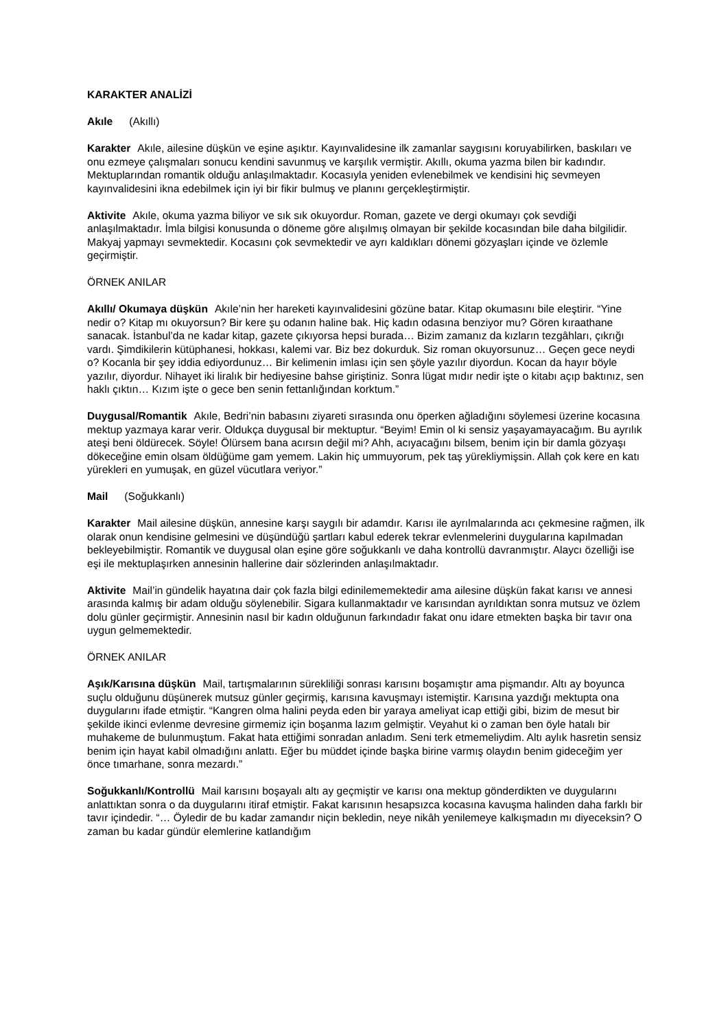KARAKTER ANALİZİ
Akıle (Akıllı)
Karakter Akıle, ailesine düşkün ve eşine aşıktır. Kayınvalidesine ilk zamanlar saygısını koruyabilirken, baskıları ve onu ezmeye çalışmaları sonucu kendini savunmuş ve karşılık vermiştir. Akıllı, okuma yazma bilen bir kadındır. Mektuplarından romantik olduğu anlaşılmaktadır. Kocasıyla yeniden evlenebilmek ve kendisini hiç sevmeyen kayınvalidesini ikna edebilmek için iyi bir fikir bulmuş ve planını gerçekleştirmiştir.
Aktivite Akıle, okuma yazma biliyor ve sık sık okuyordur. Roman, gazete ve dergi okumayı çok sevdiği anlaşılmaktadır. İmla bilgisi konusunda o döneme göre alışılmış olmayan bir şekilde kocasından bile daha bilgilidir. Makyaj yapmayı sevmektedir. Kocasını çok sevmektedir ve ayrı kaldıkları dönemi gözyaşları içinde ve özlemle geçirmiştir.
ÖRNEK ANILAR
Akıllı/ Okumaya düşkün Akıle’nin her hareketi kayınvalidesini gözüne batar. Kitap okumasını bile eleştirir. “Yine nedir o? Kitap mı okuyorsun? Bir kere şu odanın haline bak. Hiç kadın odasına benziyor mu? Gören kıraathane sanacak. İstanbul’da ne kadar kitap, gazete çıkıyorsa hepsi burada… Bizim zamanız da kızların tezgâhları, çıkrığı vardı. Şimdikilerin kütüphanesi, hokkası, kalemi var. Biz bez dokurduk. Siz roman okuyorsunuz… Geçen gece neydi o? Kocanla bir şey iddia ediyordunuz… Bir kelimenin imlası için sen şöyle yazılır diyordun. Kocan da hayır böyle yazılır, diyordur. Nihayet iki liralık bir hediyesine bahse giriştiniz. Sonra lügat mıdır nedir işte o kitabı açıp baktınız, sen haklı çıktın… Kızım işte o gece ben senin fettanlığından korktum.”
Duygusal/Romantik Akıle, Bedri’nin babasını ziyareti sırasında onu öperken ağladığını söylemesi üzerine kocasına mektup yazmaya karar verir. Oldukça duygusal bir mektuptur. “Beyim! Emin ol ki sensiz yaşayamayacağım. Bu ayrılık ateşi beni öldürecek. Söyle! Ölürsem bana acırsın değil mi? Ahh, acıyacağını bilsem, benim için bir damla gözyaşı dökeceğine emin olsam öldüğüme gam yemem. Lakin hiç ummuyorum, pek taş yürekliymişsin. Allah çok kere en katı yürekleri en yumuşak, en güzel vücutlara veriyor.”
Mail (Soğukkanlı)
Karakter Mail ailesine düşkün, annesine karşı saygılı bir adamdır. Karısı ile ayrılmalarında acı çekmesine rağmen, ilk olarak onun kendisine gelmesini ve düşündüğü şartları kabul ederek tekrar evlenmelerini duygularına kapılmadan bekleyebilmiştir. Romantik ve duygusal olan eşine göre soğukkanlı ve daha kontrollü davranmıştır. Alaycı özelliği ise eşi ile mektuplaşırken annesinin hallerine dair sözlerinden anlaşılmaktadır.
Aktivite Mail’in gündelik hayatına dair çok fazla bilgi edinilememektedir ama ailesine düşkün fakat karısı ve annesi arasında kalmış bir adam olduğu söylenebilir. Sigara kullanmaktadır ve karısından ayrıldıktan sonra mutsuz ve özlem dolu günler geçirmiştir. Annesinin nasıl bir kadın olduğunun farkındadır fakat onu idare etmekten başka bir tavır ona uygun gelmemektedir.
ÖRNEK ANILAR
Aşık/Karısına düşkün Mail, tartışmalarının sürekliliği sonrası karısını boşamıştır ama pişmandır. Altı ay boyunca suçlu olduğunu düşünerek mutsuz günler geçirmiş, karısına kavuşmayı istemiştir. Karısına yazdığı mektupta ona duygularını ifade etmiştir. “Kangren olma halini peyda eden bir yaraya ameliyat icap ettiği gibi, bizim de mesut bir şekilde ikinci evlenme devresine girmemiz için boşanma lazım gelmiştir. Veyahut ki o zaman ben öyle hatalı bir muhakeme de bulunmuştum. Fakat hata ettiğimi sonradan anladım. Seni terk etmemeliydim. Altı aylık hasretin sensiz benim için hayat kabil olmadığını anlattı. Eğer bu müddet içinde başka birine varmış olaydın benim gideceğim yer önce tımarhane, sonra mezardı.”
Soğukkanlı/Kontrollü Mail karısını boşayalı altı ay geçmiştir ve karısı ona mektup gönderdikten ve duygularını anlattıktan sonra o da duygularını itiraf etmiştir. Fakat karısının hesapsızca kocasına kavuşma halinden daha farklı bir tavır içindedir. “… Öyledir de bu kadar zamandır niçin bekledin, neye nikâh yenilemeye kalkışmadın mı diyeceksin? O zaman bu kadar gündür elemlerine katlandığım